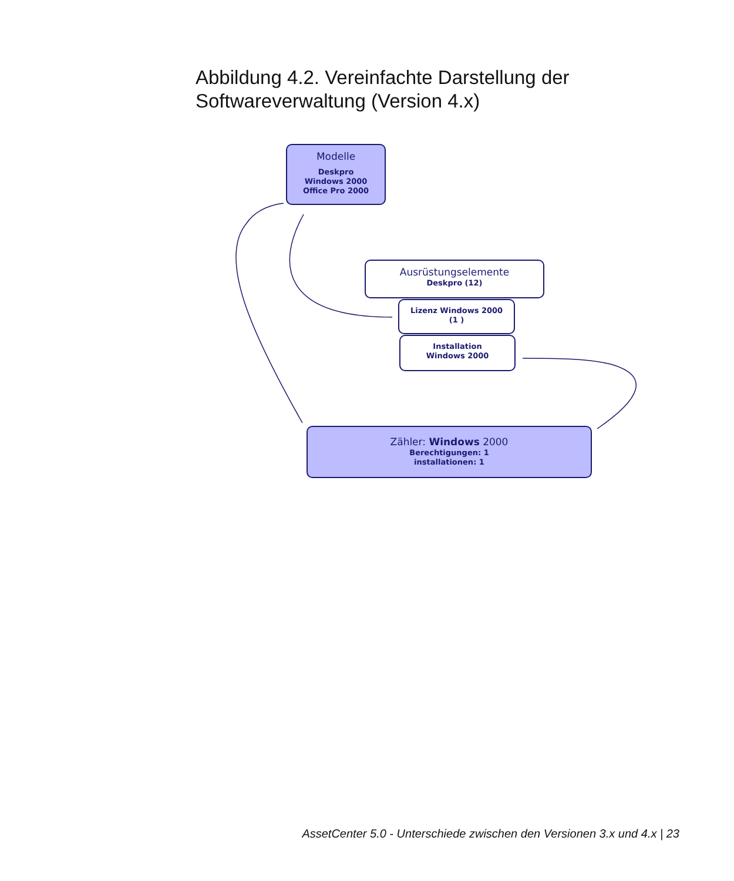Abbildung 4.2. Vereinfachte Darstellung der
Softwareverwaltung (Version 4.x)
Modelle
Deskpro
Windows 2000
Office Pro 2000
Ausrüstungselemente
Deskpro (12)
Lizenz Windows 2000
(1 )
Installation
Windows 2000
Zähler: Windows 2000
Berechtigungen: 1
installationen: 1
AssetCenter 5.0 - Unterschiede zwischen den Versionen 3.x und 4.x | 23